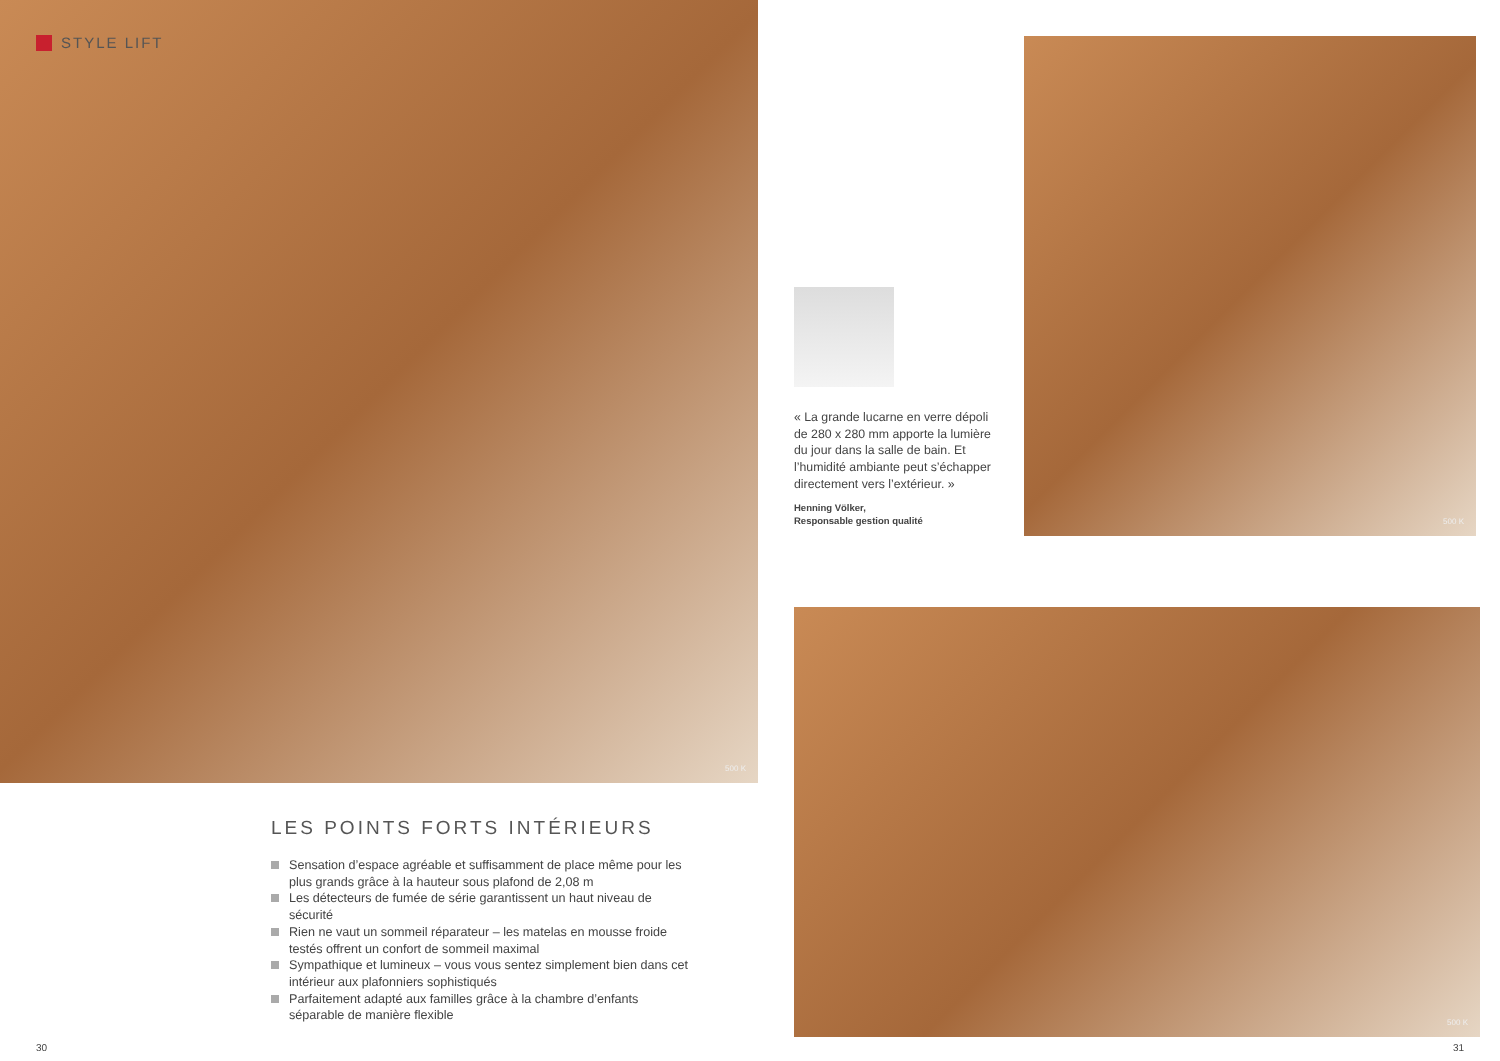STYLE LIFT
500 K
LES POINTS FORTS INTÉRIEURS
Sensation d’espace agréable et suffisamment de place même pour les plus grands grâce à la hauteur sous plafond de 2,08 m
Les détecteurs de fumée de série garantissent un haut niveau de sécurité
Rien ne vaut un sommeil réparateur – les matelas en mousse froide testés offrent un confort de sommeil maximal
Sympathique et lumineux – vous vous sentez simplement bien dans cet intérieur aux plafonniers sophistiqués
Parfaitement adapté aux familles grâce à la chambre d’enfants séparable de manière flexible
30
« La grande lucarne en verre dépoli de 280 x 280 mm apporte la lumière du jour dans la salle de bain. Et l’humidité ambiante peut s’échapper directement vers l’extérieur. »
Henning Völker,
Responsable gestion qualité
500 K
500 K
31